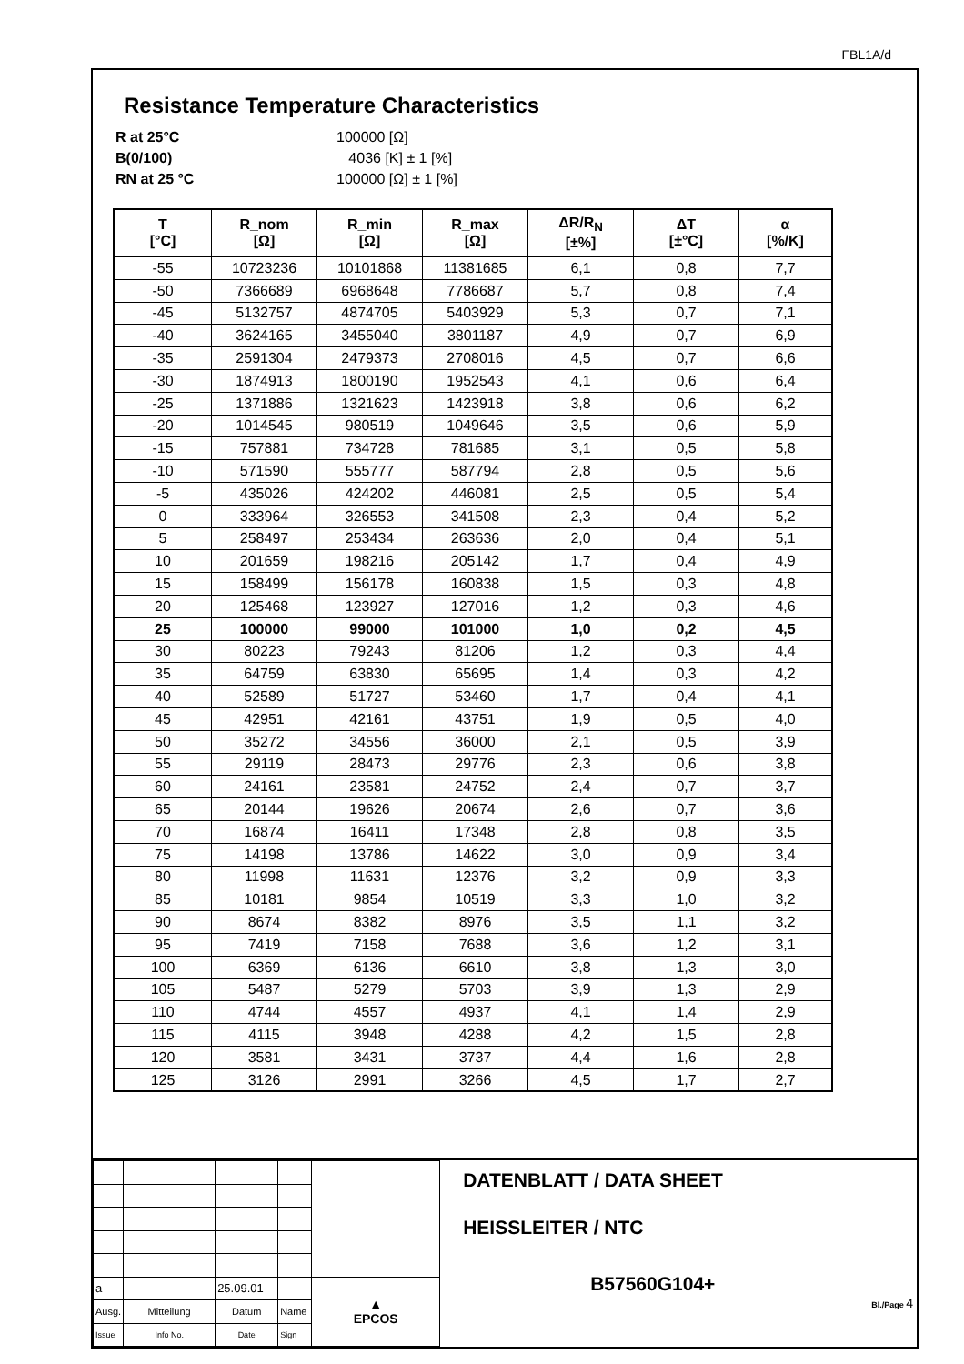FBL1A/d
Resistance Temperature Characteristics
R at 25°C 100000 [Ω]
B(0/100) 4036 [K] ± 1 [%]
RN at 25 °C 100000 [Ω] ± 1 [%]
| T [°C] | R_nom [Ω] | R_min [Ω] | R_max [Ω] | ΔR/R<sub>N</sub> [±%] | ΔT [±°C] | α [%/K] |
| --- | --- | --- | --- | --- | --- | --- |
| -55 | 10723236 | 10101868 | 11381685 | 6,1 | 0,8 | 7,7 |
| -50 | 7366689 | 6968648 | 7786687 | 5,7 | 0,8 | 7,4 |
| -45 | 5132757 | 4874705 | 5403929 | 5,3 | 0,7 | 7,1 |
| -40 | 3624165 | 3455040 | 3801187 | 4,9 | 0,7 | 6,9 |
| -35 | 2591304 | 2479373 | 2708016 | 4,5 | 0,7 | 6,6 |
| -30 | 1874913 | 1800190 | 1952543 | 4,1 | 0,6 | 6,4 |
| -25 | 1371886 | 1321623 | 1423918 | 3,8 | 0,6 | 6,2 |
| -20 | 1014545 | 980519 | 1049646 | 3,5 | 0,6 | 5,9 |
| -15 | 757881 | 734728 | 781685 | 3,1 | 0,5 | 5,8 |
| -10 | 571590 | 555777 | 587794 | 2,8 | 0,5 | 5,6 |
| -5 | 435026 | 424202 | 446081 | 2,5 | 0,5 | 5,4 |
| 0 | 333964 | 326553 | 341508 | 2,3 | 0,4 | 5,2 |
| 5 | 258497 | 253434 | 263636 | 2,0 | 0,4 | 5,1 |
| 10 | 201659 | 198216 | 205142 | 1,7 | 0,4 | 4,9 |
| 15 | 158499 | 156178 | 160838 | 1,5 | 0,3 | 4,8 |
| 20 | 125468 | 123927 | 127016 | 1,2 | 0,3 | 4,6 |
| 25 | 100000 | 99000 | 101000 | 1,0 | 0,2 | 4,5 |
| 30 | 80223 | 79243 | 81206 | 1,2 | 0,3 | 4,4 |
| 35 | 64759 | 63830 | 65695 | 1,4 | 0,3 | 4,2 |
| 40 | 52589 | 51727 | 53460 | 1,7 | 0,4 | 4,1 |
| 45 | 42951 | 42161 | 43751 | 1,9 | 0,5 | 4,0 |
| 50 | 35272 | 34556 | 36000 | 2,1 | 0,5 | 3,9 |
| 55 | 29119 | 28473 | 29776 | 2,3 | 0,6 | 3,8 |
| 60 | 24161 | 23581 | 24752 | 2,4 | 0,7 | 3,7 |
| 65 | 20144 | 19626 | 20674 | 2,6 | 0,7 | 3,6 |
| 70 | 16874 | 16411 | 17348 | 2,8 | 0,8 | 3,5 |
| 75 | 14198 | 13786 | 14622 | 3,0 | 0,9 | 3,4 |
| 80 | 11998 | 11631 | 12376 | 3,2 | 0,9 | 3,3 |
| 85 | 10181 | 9854 | 10519 | 3,3 | 1,0 | 3,2 |
| 90 | 8674 | 8382 | 8976 | 3,5 | 1,1 | 3,2 |
| 95 | 7419 | 7158 | 7688 | 3,6 | 1,2 | 3,1 |
| 100 | 6369 | 6136 | 6610 | 3,8 | 1,3 | 3,0 |
| 105 | 5487 | 5279 | 5703 | 3,9 | 1,3 | 2,9 |
| 110 | 4744 | 4557 | 4937 | 4,1 | 1,4 | 2,9 |
| 115 | 4115 | 3948 | 4288 | 4,2 | 1,5 | 2,8 |
| 120 | 3581 | 3431 | 3737 | 4,4 | 1,6 | 2,8 |
| 125 | 3126 | 2991 | 3266 | 4,5 | 1,7 | 2,7 |
| a | | 25.09.01 | | ▲ EPCOS |
| Ausg. | Mitteilung | Datum | Name | |
| Issue | Info No. | Date | Sign | |
DATENBLATT / DATA SHEET
HEISSLEITER / NTC
B57560G104+
Bl./Page 4